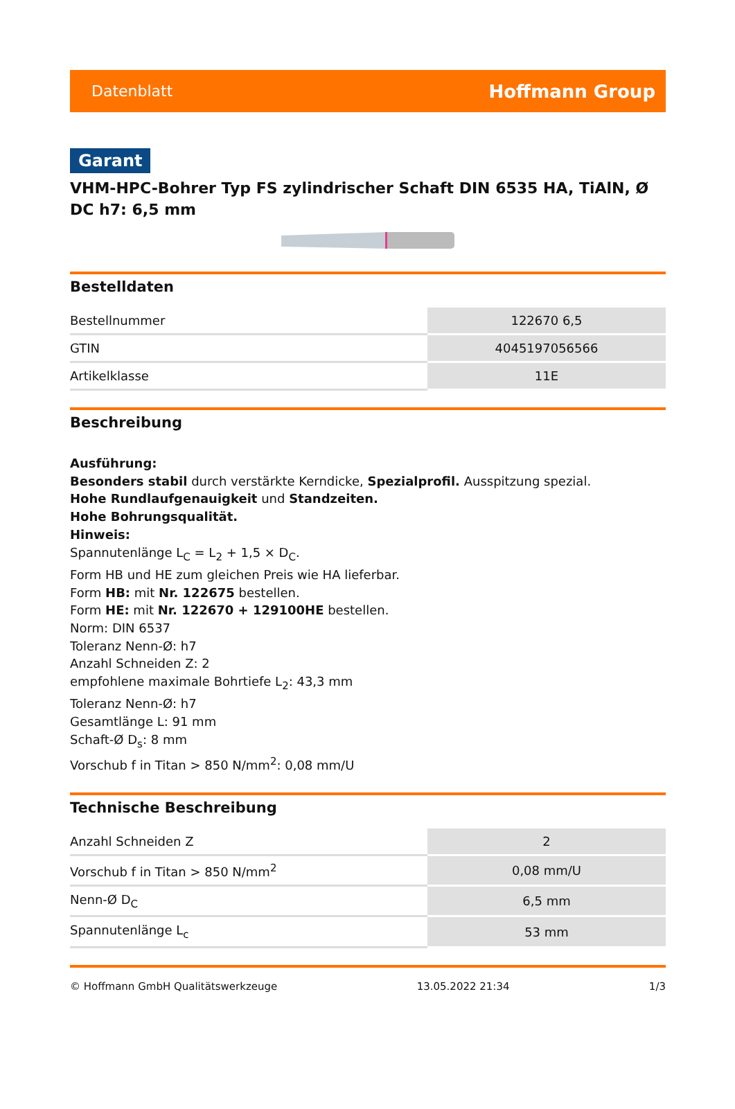Datenblatt Hoffmann Group
Garant
VHM-HPC-Bohrer Typ FS zylindrischer Schaft DIN 6535 HA, TiAlN, Ø DC h7: 6,5 mm
Bestelldaten
| Bestellnummer | 122670 6,5 |
| GTIN | 4045197056566 |
| Artikelklasse | 11E |
Beschreibung
Ausführung:
Besonders stabil durch verstärkte Kerndicke, Spezialprofil. Ausspitzung spezial.
Hohe Rundlaufgenauigkeit und Standzeiten.
Hohe Bohrungsqualität.
Hinweis:
Spannutenlänge L<sub>C</sub> = L<sub>2</sub> + 1,5 × D<sub>C</sub>.
Form HB und HE zum gleichen Preis wie HA lieferbar.
Form HB: mit Nr. 122675 bestellen.
Form HE: mit Nr. 122670 + 129100HE bestellen.
Norm: DIN 6537
Toleranz Nenn-Ø: h7
Anzahl Schneiden Z: 2
empfohlene maximale Bohrtiefe L<sub>2</sub>: 43,3 mm
Toleranz Nenn-Ø: h7
Gesamtlänge L: 91 mm
Schaft-Ø D<sub>s</sub>: 8 mm
Vorschub f in Titan > 850 N/mm<sup>2</sup>: 0,08 mm/U
Technische Beschreibung
| Anzahl Schneiden Z | 2 |
| Vorschub f in Titan > 850 N/mm<sup>2</sup> | 0,08 mm/U |
| Nenn-Ø D<sub>C</sub> | 6,5 mm |
| Spannutenlänge L<sub>c</sub> | 53 mm |
© Hoffmann GmbH Qualitätswerkzeuge 13.05.2022 21:34 1/3